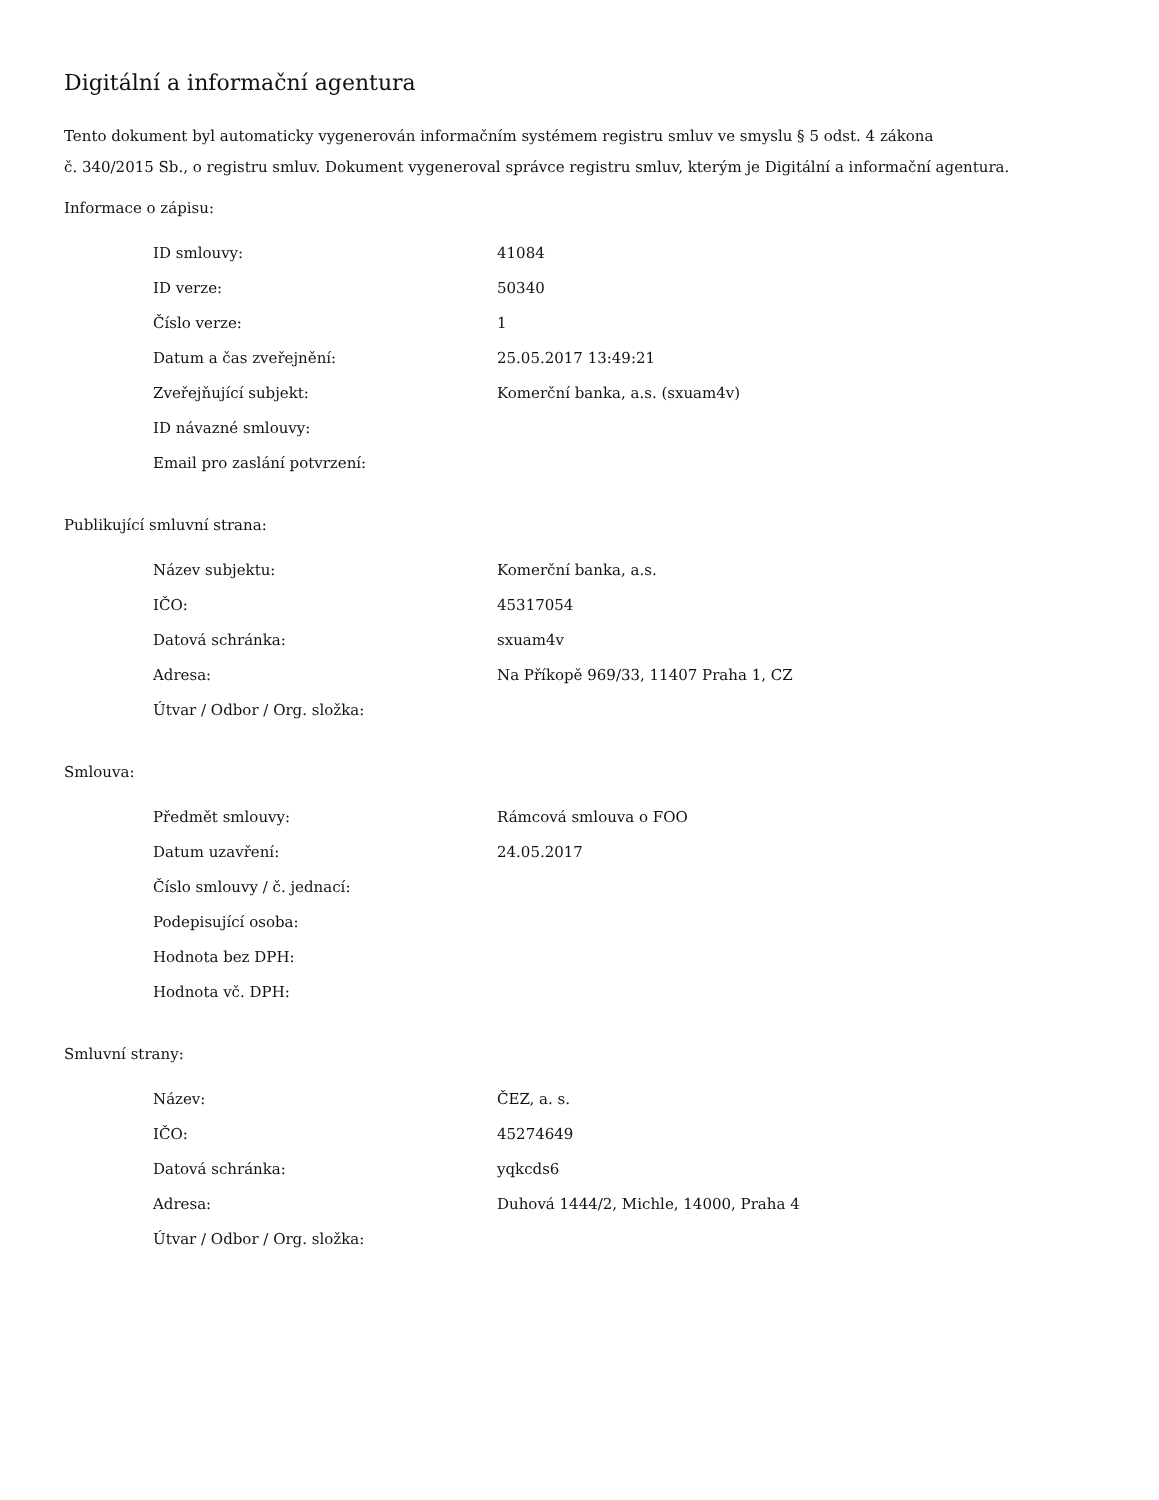Digitální a informační agentura
Tento dokument byl automaticky vygenerován informačním systémem registru smluv ve smyslu § 5 odst. 4 zákona
č. 340/2015 Sb., o registru smluv. Dokument vygeneroval správce registru smluv, kterým je Digitální a informační agentura.
Informace o zápisu:
| ID smlouvy: | 41084 |
| ID verze: | 50340 |
| Číslo verze: | 1 |
| Datum a čas zveřejnění: | 25.05.2017 13:49:21 |
| Zveřejňující subjekt: | Komerční banka, a.s. (sxuam4v) |
| ID návazné smlouvy: | |
| Email pro zaslání potvrzení: | |
Publikující smluvní strana:
| Název subjektu: | Komerční banka, a.s. |
| IČO: | 45317054 |
| Datová schránka: | sxuam4v |
| Adresa: | Na Příkopě 969/33, 11407 Praha 1, CZ |
| Útvar / Odbor / Org. složka: | |
Smlouva:
| Předmět smlouvy: | Rámcová smlouva o FOO |
| Datum uzavření: | 24.05.2017 |
| Číslo smlouvy / č. jednací: | |
| Podepisující osoba: | |
| Hodnota bez DPH: | |
| Hodnota vč. DPH: | |
Smluvní strany:
| Název: | ČEZ, a. s. |
| IČO: | 45274649 |
| Datová schránka: | yqkcds6 |
| Adresa: | Duhová 1444/2, Michle, 14000, Praha 4 |
| Útvar / Odbor / Org. složka: | |